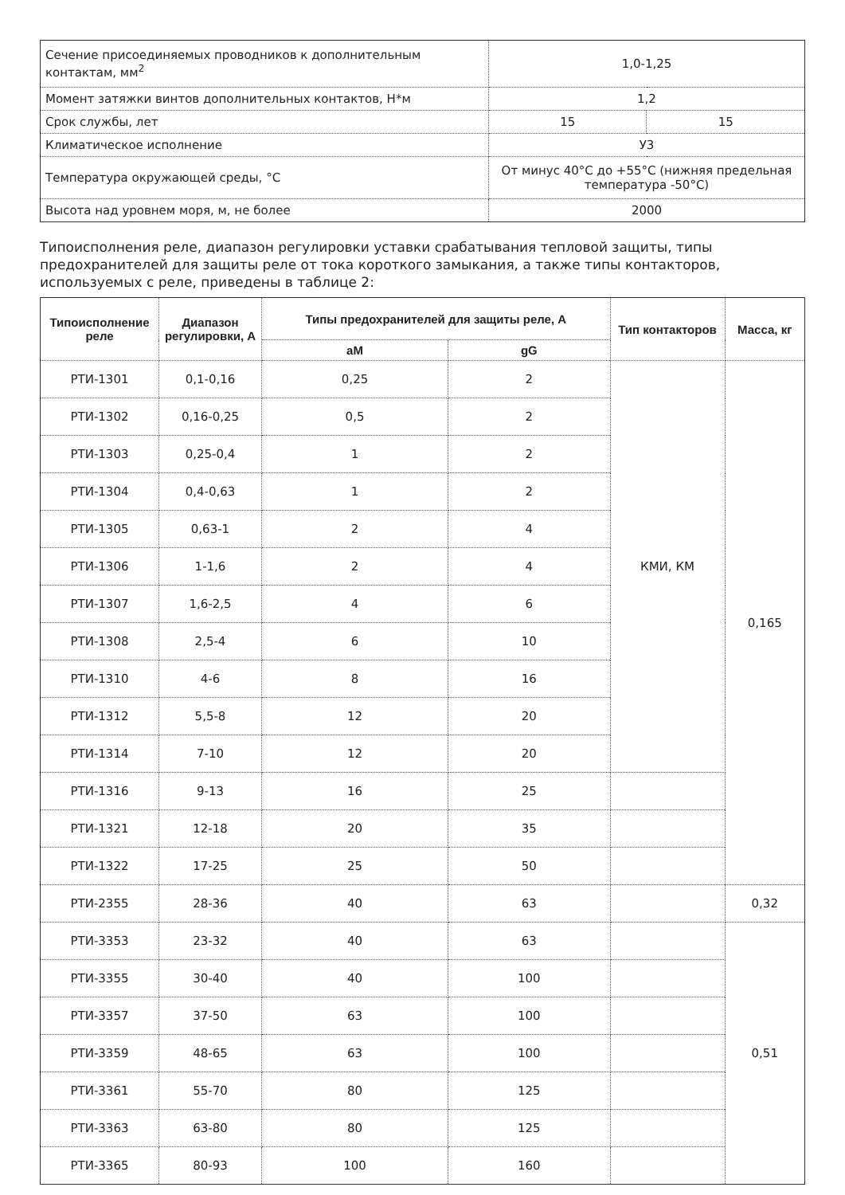| Сечение присоединяемых проводников к дополнительным контактам, мм<sup>2</sup> | 1,0-1,25 | |
| Момент затяжки винтов дополнительных контактов, Н*м | 1,2 | |
| Срок службы, лет | 15 | 15 |
| Климатическое исполнение | У3 | |
| Температура окружающей среды, °С | От минус 40°С до +55°С (нижняя предельная температура -50°С) | |
| Высота над уровнем моря, м, не более | 2000 | |
Типоисполнения реле, диапазон регулировки уставки срабатывания тепловой защиты, типы предохранителей для защиты реле от тока короткого замыкания, а также типы контакторов, используемых с реле, приведены в таблице 2:
| Типоисполнение реле | Диапазон регулировки, А | Типы предохранителей для защиты реле, А | | Тип контакторов | Масса, кг |
| --- | --- | --- | --- | --- | --- |
| | | aM | gG | | |
| РТИ-1301 | 0,1-0,16 | 0,25 | 2 | КМИ, КМ | 0,165 |
| РТИ-1302 | 0,16-0,25 | 0,5 | 2 | | |
| РТИ-1303 | 0,25-0,4 | 1 | 2 | | |
| РТИ-1304 | 0,4-0,63 | 1 | 2 | | |
| РТИ-1305 | 0,63-1 | 2 | 4 | | |
| РТИ-1306 | 1-1,6 | 2 | 4 | | |
| РТИ-1307 | 1,6-2,5 | 4 | 6 | | |
| РТИ-1308 | 2,5-4 | 6 | 10 | | |
| РТИ-1310 | 4-6 | 8 | 16 | | |
| РТИ-1312 | 5,5-8 | 12 | 20 | | |
| РТИ-1314 | 7-10 | 12 | 20 | | |
| РТИ-1316 | 9-13 | 16 | 25 | | |
| РТИ-1321 | 12-18 | 20 | 35 | | |
| РТИ-1322 | 17-25 | 25 | 50 | | |
| РТИ-2355 | 28-36 | 40 | 63 | | 0,32 |
| РТИ-3353 | 23-32 | 40 | 63 | | 0,51 |
| РТИ-3355 | 30-40 | 40 | 100 | | |
| РТИ-3357 | 37-50 | 63 | 100 | | |
| РТИ-3359 | 48-65 | 63 | 100 | | |
| РТИ-3361 | 55-70 | 80 | 125 | | |
| РТИ-3363 | 63-80 | 80 | 125 | | |
| РТИ-3365 | 80-93 | 100 | 160 | | |